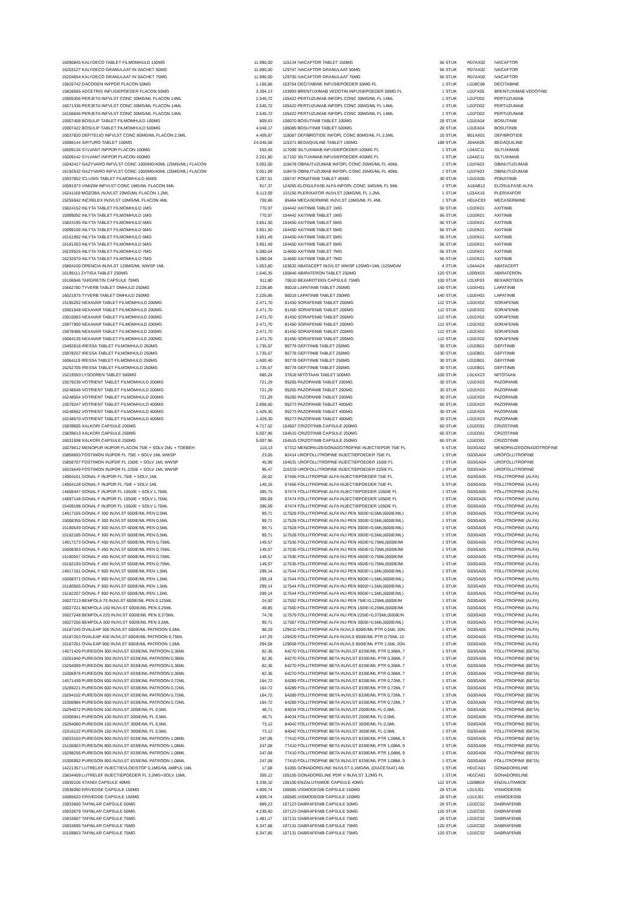| 16090845 KALYDECO TABLET FILMOMHULD 150MG | 11.990,00 | | 115134 | IVACAFTOR TABLET 150MG | 56 | STUK | R07AX02 | IVACAFTOR |
| 16203127 KALYDECO GRANULAAT IN SACHET 50MG | 11.990,00 | | 129747 | IVACAFTOR GRANULAAT 50MG | 56 | STUK | R07AX02 | IVACAFTOR |
| 16204654 KALYDECO GRANULAAT IN SACHET 75MG | 11.990,00 | | 129755 | IVACAFTOR GRANULAAT 75MG | 56 | STUK | R07AX02 | IVACAFTOR |
| 15820742 DACOGEN INFPDR FLACON 50MG | 1.166,66 | | 103764 | DECITABINE INFUSIEPOEDER 50MG FL | 1 | STUK | L01BC08 | DECITABINE |
| 15828565 ADCETRIS INFUSIEPOEDER FLACON 50MG | 3.304,13 | | 103993 | BRENTUXIMAB VEDOTIN INFUSIEPOEDER 50MG FL | 1 | STUK | L01FX05 | BRENTUXIMAB VEDOTINE |
| 15905306 PERJETA INFVLST CONC 30MG/ML FLACON 14ML | 2.545,72 | | 105422 | PERTUZUMAB INFOPL CONC 30MG/ML FL 14ML | 1 | STUK | L01FD02 | PERTUZUMAB |
| 16071336 PERJETA INFVLST CONC 30MG/ML FLACON 14ML | 2.545,72 | | 105422 | PERTUZUMAB INFOPL CONC 30MG/ML FL 14ML | 1 | STUK | L01FD02 | PERTUZUMAB |
| 16156846 PERJETA INFVLST CONC 30MG/ML FLACON 14ML | 2.545,72 | | 105422 | PERTUZUMAB INFOPL CONC 30MG/ML FL 14ML | 1 | STUK | L01FD02 | PERTUZUMAB |
| 15907406 BOSULIF TABLET FILMOMHULD 100MG | 809,63 | | 106070 | BOSUTINIB TABLET 100MG | 28 | STUK | L01EA04 | BOSUTINIB |
| 15907422 BOSULIF TABLET FILMOMHULD 500MG | 4.048,17 | | 106089 | BOSUTINIB TABLET 500MG | 28 | STUK | L01EA04 | BOSUTINIB |
| 16037820 DEFITELIO INFVLST CONC 80MG/ML FLACON 2,5ML | 4.409,87 | | 118087 | DEFIBROTIDE INFOPL CONC 80MG/ML FL 2,5ML | 10 | STUK | B01AX01 | DEFIBROTIDE |
| 15986144 SIRTURO TABLET 100MG | 24.045,58 | | 115371 | BEDAQUILINE TABLET 100MG | 188 | STUK | J04AK05 | BEDAQUILINE |
| 16009134 SYLVANT INFPDR FLACON 100MG | 550,45 | | 117099 | SILTUXIMAB INFUSIEPOEDER 100MG FL | 1 | STUK | L04AC11 | SILTUXIMAB |
| 16009142 SYLVANT INFPDR FLACON 400MG | 2.201,80 | | 117102 | SILTUXIMAB INFUSIEPOEDER 400MG FL | 1 | STUK | L04AC11 | SILTUXIMAB |
| 16042417 GAZYVARO INFVLST CONC 1000MG/40ML (25MG/ML) FLACON | 3.052,00 | | 118478 | OBINUTUZUMAB INFOPL CONC 25MG/ML FL 40ML | 1 | STUK | L01FA03 | OBINUTUZUMAB |
| 16192532 GAZYVARO INFVLST CONC 1000MG/40ML (25MG/ML) FLACON | 3.051,99 | | 118478 | OBINUTUZUMAB INFOPL CONC 25MG/ML FL 40ML | 1 | STUK | L01FA03 | OBINUTUZUMAB |
| 15937852 ICLUSIG TABLET FILMOMHULD 45MG | 5.297,51 | | 106747 | PONATINIB TABLET 45MG | 30 | STUK | L01EA05 | PONATINIB |
| 16091973 VIMIZIM INFVLST CONC 1MG/ML FLACON 5ML | 917,37 | | 124265 | ELOSULFASE ALFA INFOPL CONC 1MG/ML FL 5ML | 1 | STUK | A16AB12 | ELOSULFASE ALFA |
| 16241169 MOZOBIL INJVLST 20MG/ML FLACON 1,2ML | 5.113,59 | | 131156 | PLERIXAFOR INJVLST 20MG/ML FL 1,2ML | 1 | STUK | L03AX16 | PLERIXAFOR |
| 15255042 INCRELEX INJVLST 10MG/ML FLACON 4ML | 700,86 | | 85464 | MECASERMINE INJVLST 10MG/ML FL 4ML | 1 | STUK | H01AC03 | MECASERMINE |
| 15824152 INLYTA TABLET FILMOMHULD 1MG | 770,97 | | 104442 | AXITINIB TABLET 1MG | 56 | STUK | L01EK01 | AXITINIB |
| 15999092 INLYTA TABLET FILMOMHULD 1MG | 770,97 | | 104442 | AXITINIB TABLET 1MG | 56 | STUK | L01EK01 | AXITINIB |
| 15824195 INLYTA TABLET FILMOMHULD 5MG | 3.851,50 | | 104450 | AXITINIB TABLET 5MG | 56 | STUK | L01EK01 | AXITINIB |
| 15999106 INLYTA TABLET FILMOMHULD 5MG | 3.851,50 | | 104450 | AXITINIB TABLET 5MG | 56 | STUK | L01EK01 | AXITINIB |
| 16151992 INLYTA TABLET FILMOMHULD 5MG | 3.851,49 | | 104450 | AXITINIB TABLET 5MG | 56 | STUK | L01EK01 | AXITINIB |
| 16181263 INLYTA TABLET FILMOMHULD 5MG | 3.851,49 | | 104450 | AXITINIB TABLET 5MG | 56 | STUK | L01EK01 | AXITINIB |
| 16229525 INLYTA TABLET FILMOMHULD 7MG | 5.080,04 | | 114650 | AXITINIB TABLET 7MG | 56 | STUK | L01EK01 | AXITINIB |
| 16232070 INLYTA TABLET FILMOMHULD 7MG | 5.080,04 | | 114650 | AXITINIB TABLET 7MG | 56 | STUK | L01EK01 | AXITINIB |
| 15804100 ORENCIA INJVLST 125MG/ML WWSP 1ML | 1.053,80 | | 103632 | ABATACEPT INJVLST WWSP 125MG=1ML (125MG/M | 4 | STUK | L04AA24 | ABATACEPT |
| 16199111 ZYTIGA TABLET 250MG | 1.646,35 | | 100846 | ABIRATERON TABLET 250MG | 120 | STUK | L02BX03 | ABIRATERON |
| 16106946 TARGRETIN CAPSULE 75MG | 911,80 | | 70610 | BEXAROTEEN CAPSULE 75MG | 100 | STUK | L01XF03 | BEXAROTEEN |
| 15662780 TYVERB TABLET OMHULD 250MG | 2.226,86 | | 90018 | LAPATINIB TABLET 250MG | 140 | STUK | L01EH01 | LAPATINIB |
| 16021975 TYVERB TABLET OMHULD 250MG | 2.226,86 | | 90018 | LAPATINIB TABLET 250MG | 140 | STUK | L01EH01 | LAPATINIB |
| 15195252 NEXAVAR TABLET FILMOMHULD 200MG | 2.471,70 | | 81450 | SORAFENIB TABLET 200MG | 112 | STUK | L01EX02 | SORAFENIB |
| 15901548 NEXAVAR TABLET FILMOMHULD 200MG | 2.471,70 | | 81450 | SORAFENIB TABLET 200MG | 112 | STUK | L01EX02 | SORAFENIB |
| 15910083 NEXAVAR TABLET FILMOMHULD 200MG | 2.471,70 | | 81450 | SORAFENIB TABLET 200MG | 112 | STUK | L01EX02 | SORAFENIB |
| 15977900 NEXAVAR TABLET FILMOMHULD 200MG | 2.471,70 | | 81450 | SORAFENIB TABLET 200MG | 112 | STUK | L01EX02 | SORAFENIB |
| 15978486 NEXAVAR TABLET FILMOMHULD 200MG | 2.471,70 | | 81450 | SORAFENIB TABLET 200MG | 112 | STUK | L01EX02 | SORAFENIB |
| 16064135 NEXAVAR TABLET FILMOMHULD 200MG | 2.471,70 | | 81450 | SORAFENIB TABLET 200MG | 112 | STUK | L01EX02 | SORAFENIB |
| 15492818 IRESSA TABLET FILMOMHULD 250MG | 1.735,67 | | 90778 | GEFITINIB TABLET 250MG | 30 | STUK | L01EB01 | GEFITINIB |
| 15978257 IRESSA TABLET FILMOMHULD 250MG | 1.735,67 | | 90778 | GEFITINIB TABLET 250MG | 30 | STUK | L01EB01 | GEFITINIB |
| 16064119 IRESSA TABLET FILMOMHULD 250MG | 1.600,40 | | 90778 | GEFITINIB TABLET 250MG | 30 | STUK | L01EB01 | GEFITINIB |
| 16252705 IRESSA TABLET FILMOMHULD 250MG | 1.735,67 | | 90778 | GEFITINIB TABLET 250MG | 30 | STUK | L01EB01 | GEFITINIB |
| 15219593 LYSODREN TABLET 500MG | 685,24 | | 37818 | MITOTAAN TABLET 500MG | 100 | STUK | L01XX23 | MITOTAAN |
| 15579239 VOTRIENT TABLET FILMOMHULD 200MG | 721,29 | | 95265 | PAZOPANIB TABLET 200MG | 30 | STUK | L01EX03 | PAZOPANIB |
| 16248546 VOTRIENT TABLET FILMOMHULD 200MG | 721,29 | | 95265 | PAZOPANIB TABLET 200MG | 30 | STUK | L01EX03 | PAZOPANIB |
| 16248554 VOTRIENT TABLET FILMOMHULD 200MG | 721,29 | | 95265 | PAZOPANIB TABLET 200MG | 30 | STUK | L01EX03 | PAZOPANIB |
| 15579247 VOTRIENT TABLET FILMOMHULD 400MG | 2.858,60 | | 95273 | PAZOPANIB TABLET 400MG | 60 | STUK | L01EX03 | PAZOPANIB |
| 16248562 VOTRIENT TABLET FILMOMHULD 400MG | 1.429,30 | | 95273 | PAZOPANIB TABLET 400MG | 30 | STUK | L01EX03 | PAZOPANIB |
| 16248570 VOTRIENT TABLET FILMOMHULD 400MG | 1.429,30 | | 95273 | PAZOPANIB TABLET 400MG | 30 | STUK | L01EX03 | PAZOPANIB |
| 15839605 XALKORI CAPSULE 200MG | 4.717,52 | | 104507 | CRIZOTINIB CAPSULE 200MG | 60 | STUK | L01ED01 | CRIZOTINIB |
| 15839613 XALKORI CAPSULE 250MG | 5.007,96 | | 104515 | CRIZOTINIB CAPSULE 250MG | 60 | STUK | L01ED01 | CRIZOTINIB |
| 16031598 XALKORI CAPSULE 250MG | 5.007,96 | | 104515 | CRIZOTINIB CAPSULE 250MG | 60 | STUK | L01ED01 | CRIZOTINIB |
| 16079612 MENOPUR INJPDR FLACON 75IE + SOLV 2ML + TOEBEH | 110,13 | | 57312 | MENOPAUZEGONADOTROFINE INJECTIEPDR 75IE FL | 5 | STUK | G03GA02 | MENOPAUZEGONADOTROFINE |
| 15858693 FOSTIMON INJPDR FL 75IE + SOLV 1ML WWSP | 23,05 | | 82414 | UROFOLLITROPINE INJECTIEPOEDER 75IE FL | 1 | STUK | G03GA04 | UROFOLLITROPINE |
| 15858707 FOSTIMON INJPDR FL 150IE + SOLV 1ML WWSP | 45,99 | | 104531 | UROFOLLITROPINE INJECTIEPOEDER 150IE FL | 1 | STUK | G03GA04 | UROFOLLITROPINE |
| 16015649 FOSTIMON INJPDR FL 225IE + SOLV 1ML WWSP | 96,47 | | 116319 | UROFOLLITROPINE INJECTIEPOEDER 225IE FL | 1 | STUK | G03GA04 | UROFOLLITROPINE |
| 14904101 GONAL F INJPDR FL 75IE + SOLV 1ML | 28,02 | | 67466 | FOLLITROPINE ALFA INJECTIEPOEDER 75IE FL | 1 | STUK | G03GA05 | FOLLITROPINE (ALFA) |
| 14904128 GONAL F INJPDR FL 75IE + SOLV 1ML | 140,16 | | 67466 | FOLLITROPINE ALFA INJECTIEPOEDER 75IE FL | 5 | STUK | G03GA05 | FOLLITROPINE (ALFA) |
| 14808447 GONAL F INJPDR FL 1050IE + SOLV 1,75ML | 385,75 | | 67474 | FOLLITROPINE ALFA INJECTIEPOEDER 1050IE FL | 1 | STUK | G03GA05 | FOLLITROPINE (ALFA) |
| 14897148 GONAL F INJPDR FL 1050IE + SOLV 1,75ML | 396,69 | | 67474 | FOLLITROPINE ALFA INJECTIEPOEDER 1050IE FL | 1 | STUK | G03GA05 | FOLLITROPINE (ALFA) |
| 15409198 GONAL F INJPDR FL 1050IE + SOLV 1,75ML | 396,69 | | 67474 | FOLLITROPINE ALFA INJECTIEPOEDER 1050IE FL | 1 | STUK | G03GA05 | FOLLITROPINE (ALFA) |
| 14917165 GONAL F 300 INJVLST 600IE/ML PEN 0,5ML | 99,71 | | 117528 | FOLLITROPINE ALFA INJ PEN 300IE=0,5ML(600IE/ML) | 1 | STUK | G03GA05 | FOLLITROPINE (ALFA) |
| 15008355 GONAL F 300 INJVLST 600IE/ML PEN 0,5ML | 99,71 | | 117528 | FOLLITROPINE ALFA INJ PEN 300IE=0,5ML(600IE/ML) | 1 | STUK | G03GA05 | FOLLITROPINE (ALFA) |
| 15180549 GONAL F 300 INJVLST 600IE/ML PEN 0,5ML | 99,71 | | 117528 | FOLLITROPINE ALFA INJ PEN 300IE=0,5ML(600IE/ML) | 1 | STUK | G03GA05 | FOLLITROPINE (ALFA) |
| 15182185 GONAL F 300 INJVLST 600IE/ML PEN 0,5ML | 99,71 | | 117528 | FOLLITROPINE ALFA INJ PEN 300IE=0,5ML(600IE/ML) | 1 | STUK | G03GA05 | FOLLITROPINE (ALFA) |
| 14917173 GONAL F 450 INJVLST 600IE/ML PEN 0,75ML | 149,57 | | 117536 | FOLLITROPINE ALFA INJ PEN 450IE=0,75ML(600IE/MI | 1 | STUK | G03GA05 | FOLLITROPINE (ALFA) |
| 15008363 GONAL F 450 INJVLST 600IE/ML PEN 0,75ML | 149,57 | | 117536 | FOLLITROPINE ALFA INJ PEN 450IE=0,75ML(600IE/MI | 1 | STUK | G03GA05 | FOLLITROPINE (ALFA) |
| 15180557 GONAL F 450 INJVLST 600IE/ML PEN 0,75ML | 149,57 | | 117536 | FOLLITROPINE ALFA INJ PEN 450IE=0,75ML(600IE/MI | 1 | STUK | G03GA05 | FOLLITROPINE (ALFA) |
| 15182193 GONAL F 450 INJVLST 600IE/ML PEN 0,75ML | 149,57 | | 117536 | FOLLITROPINE ALFA INJ PEN 450IE=0,75ML(600IE/MI | 1 | STUK | G03GA05 | FOLLITROPINE (ALFA) |
| 14917181 GONAL F 900 INJVLST 600IE/ML PEN 1,5ML | 299,14 | | 117544 | FOLLITROPINE ALFA INJ PEN 900IE=1,5ML(600IE/ML) | 1 | STUK | G03GA05 | FOLLITROPINE (ALFA) |
| 15008371 GONAL F 900 INJVLST 600IE/ML PEN 1,5ML | 299,14 | | 117544 | FOLLITROPINE ALFA INJ PEN 900IE=1,5ML(600IE/ML) | 1 | STUK | G03GA05 | FOLLITROPINE (ALFA) |
| 15180565 GONAL F 900 INJVLST 600IE/ML PEN 1,5ML | 299,14 | | 117544 | FOLLITROPINE ALFA INJ PEN 900IE=1,5ML(600IE/ML) | 1 | STUK | G03GA05 | FOLLITROPINE (ALFA) |
| 15182207 GONAL F 900 INJVLST 600IE/ML PEN 1,5ML | 299,14 | | 117544 | FOLLITROPINE ALFA INJ PEN 900IE=1,5ML(600IE/ML) | 1 | STUK | G03GA05 | FOLLITROPINE (ALFA) |
| 16027213 BEMFOLA 75 INJVLST 600IE/ML PEN 0,125ML | 24,92 | | 117552 | FOLLITROPINE ALFA INJ PEN 75IE=0,125ML(600IE/M | 1 | STUK | G03GA05 | FOLLITROPINE (ALFA) |
| 16027221 BEMFOLA 150 INJVLST 600IE/ML PEN 0,25ML | 49,85 | | 117560 | FOLLITROPINE ALFA INJ PEN 150IE=0,25ML(600IE/MI | 1 | STUK | G03GA05 | FOLLITROPINE (ALFA) |
| 16027248 BEMFOLA 225 INJVLST 600IE/ML PEN 0,375ML | 74,78 | | 117579 | FOLLITROPINE ALFA INJ PEN 225IE=0,375ML(600IE/N | 1 | STUK | G03GA05 | FOLLITROPINE (ALFA) |
| 16027256 BEMFOLA 300 INJVLST 600IE/ML PEN 0,5ML | 99,71 | | 117587 | FOLLITROPINE ALFA INJ PEN 300IE=0,5ML(600IE/ML) | 1 | STUK | G03GA05 | FOLLITROPINE (ALFA) |
| 16187245 OVALEAP 300 INJVLST 600IE/ML PATROON 0,5ML | 98,19 | | 129410 | FOLLITROPINE ALFA INJVLS 600IE/ML PTR 0,5ML 10N | 1 | STUK | G03GA05 | FOLLITROPINE (ALFA) |
| 16187253 OVALEAP 450 INJVLST 600IE/ML PATROON 0,75ML | 147,29 | | 129429 | FOLLITROPINE ALFA INJVLS 600IE/ML PTR 0,75ML 10 | 1 | STUK | G03GA05 | FOLLITROPINE (ALFA) |
| 16187261 OVALEAP 900 INJVLST 600IE/ML PATROON 1,5ML | 294,58 | | 129658 | FOLLITROPINE ALFA INJVLS 600IE/ML PTR 1,5ML 20N | 1 | STUK | G03GA05 | FOLLITROPINE (ALFA) |
| 14571420 PUREGON 300 INJVLST 833IE/ML PATROON 0,36ML | 82,36 | | 64270 | FOLLITROPINE BETA INJVLST 833IE/ML PTR 0,36ML 7 | 1 | STUK | G03GA06 | FOLLITROPINE (BETA) |
| 15261840 PUREGON 300 INJVLST 833IE/ML PATROON 0,36ML | 82,36 | | 64270 | FOLLITROPINE BETA INJVLST 833IE/ML PTR 0,36ML 7 | 1 | STUK | G03GA06 | FOLLITROPINE (BETA) |
| 15294099 PUREGON 300 INJVLST 833IE/ML PATROON 0,36ML | 82,36 | | 64270 | FOLLITROPINE BETA INJVLST 833IE/ML PTR 0,36ML 7 | 1 | STUK | G03GA06 | FOLLITROPINE (BETA) |
| 15306976 PUREGON 300 INJVLST 833IE/ML PATROON 0,36ML | 82,36 | | 64270 | FOLLITROPINE BETA INJVLST 833IE/ML PTR 0,36ML 7 | 1 | STUK | G03GA06 | FOLLITROPINE (BETA) |
| 14571439 PUREGON 600 INJVLST 833IE/ML PATROON 0,72ML | 164,72 | | 64289 | FOLLITROPINE BETA INJVLST 833IE/ML PTR 0,72ML 7 | 1 | STUK | G03GA06 | FOLLITROPINE (BETA) |
| 15269221 PUREGON 600 INJVLST 833IE/ML PATROON 0,72ML | 164,72 | | 64289 | FOLLITROPINE BETA INJVLST 833IE/ML PTR 0,72ML 7 | 1 | STUK | G03GA06 | FOLLITROPINE (BETA) |
| 15294102 PUREGON 600 INJVLST 833IE/ML PATROON 0,72ML | 164,72 | | 64289 | FOLLITROPINE BETA INJVLST 833IE/ML PTR 0,72ML 7 | 1 | STUK | G03GA06 | FOLLITROPINE (BETA) |
| 15306984 PUREGON 600 INJVLST 833IE/ML PATROON 0,72ML | 164,72 | | 64289 | FOLLITROPINE BETA INJVLST 833IE/ML PTR 0,72ML 7 | 1 | STUK | G03GA06 | FOLLITROPINE (BETA) |
| 15294072 PUREGON 100 INJVLST 200IE/ML FL 0,5ML | 48,71 | | 84034 | FOLLITROPINE BETA INJVLST 200IE/ML FL 0,5ML | 1 | STUK | G03GA06 | FOLLITROPINE (BETA) |
| 15306941 PUREGON 100 INJVLST 200IE/ML FL 0,5ML | 48,71 | | 84034 | FOLLITROPINE BETA INJVLST 200IE/ML FL 0,5ML | 1 | STUK | G03GA06 | FOLLITROPINE (BETA) |
| 15294080 PUREGON 150 INJVLST 300IE/ML FL 0,5ML | 73,12 | | 84042 | FOLLITROPINE BETA INJVLST 300IE/ML FL 0,5ML | 1 | STUK | G03GA06 | FOLLITROPINE (BETA) |
| 15316122 PUREGON 150 INJVLST 300IE/ML FL 0,5ML | 73,12 | | 84042 | FOLLITROPINE BETA INJVLST 300IE/ML FL 0,5ML | 1 | STUK | G03GA06 | FOLLITROPINE (BETA) |
| 15033163 PUREGON 900 INJVLST 833IE/ML PATROON 1,08ML | 247,08 | | 77410 | FOLLITROPINE BETA INJVLST 833IE/ML PTR 1,08ML 9 | 1 | STUK | G03GA06 | FOLLITROPINE (BETA) |
| 15106063 PUREGON 900 INJVLST 833IE/ML PATROON 1,08ML | 247,08 | | 77410 | FOLLITROPINE BETA INJVLST 833IE/ML PTR 1,08ML 9 | 1 | STUK | G03GA06 | FOLLITROPINE (BETA) |
| 15298256 PUREGON 900 INJVLST 833IE/ML PATROON 1,08ML | 247,08 | | 77410 | FOLLITROPINE BETA INJVLST 833IE/ML PTR 1,08ML 9 | 1 | STUK | G03GA06 | FOLLITROPINE (BETA) |
| 15306992 PUREGON 900 INJVLST 833IE/ML PATROON 1,08ML | 247,08 | | 77410 | FOLLITROPINE BETA INJVLST 833IE/ML PTR 1,08ML 9 | 1 | STUK | G03GA06 | FOLLITROPINE (BETA) |
| 14221357 LUTRELEF INJECTIEVLOEISTOF 0,1MG/ML AMPUL 1ML | 17,68 | | 51055 | GONADORELINE INJVLST 0,1MG/ML (DIACETAAT) AN | 1 | STUK | H01CA01 | GONADORELINE |
| 15834409 LUTRELEF INJECTIEPOEDER FL 3,2MG+SOLV 10ML | 359,12 | | 105155 | GONADORELINE PDR V INJVLST 3,2MG FL | 1 | STUK | H01CA01 | GONADORELINE |
| 15930106 XTANDI CAPSULE 40MG | 3.338,10 | | 106100 | ENZALUTAMIDE CAPSULE 40MG | 112 | STUK | L02BB04 | ENZALUTAMIDE |
| 15936090 ERIVEDGE CAPSULE 150MG | 4.909,74 | | 106585 | VISMODEGIB CAPSULE 150MG | 28 | STUK | L01XJ01 | VISMODEGIB |
| 16085620 ERIVEDGE CAPSULE 150MG | 4.909,74 | | 106585 | VISMODEGIB CAPSULE 150MG | 28 | STUK | L01XJ01 | VISMODEGIB |
| 15933660 TAFINLAR CAPSULE 50MG | 989,23 | | 107123 | DABRAFENIB CAPSULE 50MG | 28 | STUK | L01EC02 | DABRAFENIB |
| 15933679 TAFINLAR CAPSULE 50MG | 4.239,60 | | 107123 | DABRAFENIB CAPSULE 50MG | 120 | STUK | L01EC02 | DABRAFENIB |
| 15933687 TAFINLAR CAPSULE 75MG | 1.481,17 | | 107131 | DABRAFENIB CAPSULE 75MG | 28 | STUK | L01EC02 | DABRAFENIB |
| 15933695 TAFINLAR CAPSULE 75MG | 6.347,88 | | 107131 | DABRAFENIB CAPSULE 75MG | 120 | STUK | L01EC02 | DABRAFENIB |
| 16159853 TAFINLAR CAPSULE 75MG | 6.347,85 | | 107131 | DABRAFENIB CAPSULE 75MG | 120 | STUK | L01EC02 | DABRAFENIB |